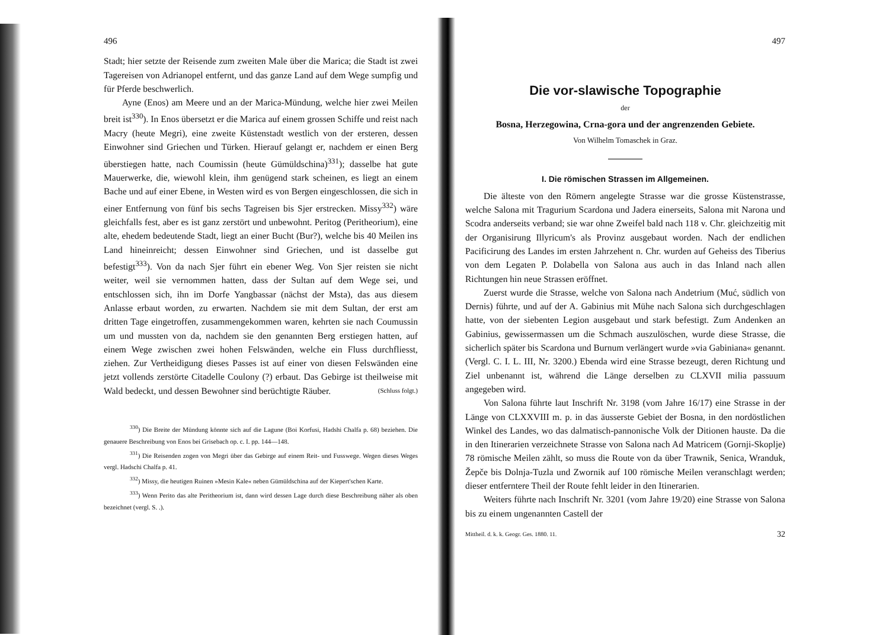496
Stadt; hier setzte der Reisende zum zweiten Male über die Marica; die Stadt ist zwei Tagereisen von Adrianopel entfernt, und das ganze Land auf dem Wege sumpfig und für Pferde beschwerlich.
Ayne (Enos) am Meere und an der Marica-Mündung, welche hier zwei Meilen breit ist<sup>330</sup>). In Enos übersetzt er die Marica auf einem grossen Schiffe und reist nach Macry (heute Megri), eine zweite Küstenstadt westlich von der ersteren, dessen Einwohner sind Griechen und Türken. Hierauf gelangt er, nachdem er einen Berg überstiegen hatte, nach Coumissin (heute Gümüldschina)<sup>331</sup>); dasselbe hat gute Mauerwerke, die, wiewohl klein, ihm genügend stark scheinen, es liegt an einem Bache und auf einer Ebene, in Westen wird es von Bergen eingeschlossen, die sich in einer Entfernung von fünf bis sechs Tagreisen bis Sjer erstrecken. Missy<sup>332</sup>) wäre gleichfalls fest, aber es ist ganz zerstört und unbewohnt. Peritog (Peritheorium), eine alte, ehedem bedeutende Stadt, liegt an einer Bucht (Bur?), welche bis 40 Meilen ins Land hineinreicht; dessen Einwohner sind Griechen, und ist dasselbe gut befestigt<sup>333</sup>). Von da nach Sjer führt ein ebener Weg. Von Sjer reisten sie nicht weiter, weil sie vernommen hatten, dass der Sultan auf dem Wege sei, und entschlossen sich, ihn im Dorfe Yangbassar (nächst der Msta), das aus diesem Anlasse erbaut worden, zu erwarten. Nachdem sie mit dem Sultan, der erst am dritten Tage eingetroffen, zusammengekommen waren, kehrten sie nach Coumussin um und mussten von da, nachdem sie den genannten Berg erstiegen hatten, auf einem Wege zwischen zwei hohen Felswänden, welche ein Fluss durchfliesst, ziehen. Zur Vertheidigung dieses Passes ist auf einer von diesen Felswänden eine jetzt vollends zerstörte Citadelle Coulony (?) erbaut. Das Gebirge ist theilweise mit Wald bedeckt, und dessen Bewohner sind berüchtigte Räuber. (Schluss folgt.)
<sup>330</sup>) Die Breite der Mündung könnte sich auf die Lagune (Boi Korfusi, Hadshi Chalfa p. 68) beziehen. Die genauere Beschreibung von Enos bei Grisebach op. c. I. pp. 144—148.
<sup>331</sup>) Die Reisenden zogen von Megri über das Gebirge auf einem Reit- und Fusswege. Wegen dieses Weges vergl. Hadschi Chalfa p. 41.
<sup>332</sup>) Missy, die heutigen Ruinen »Mesin Kale« neben Gümüldschina auf der Kiepert'schen Karte.
<sup>333</sup>) Wenn Perito das alte Peritheorium ist, dann wird dessen Lage durch diese Beschreibung näher als oben bezeichnet (vergl. S. .).
497
Die vor-slawische Topographie
der
Bosna, Herzegowina, Crna-gora und der angrenzenden Gebiete.
Von Wilhelm Tomaschek in Graz.
I. Die römischen Strassen im Allgemeinen.
Die älteste von den Römern angelegte Strasse war die grosse Küstenstrasse, welche Salona mit Tragurium Scardona und Jadera einerseits, Salona mit Narona und Scodra anderseits verband; sie war ohne Zweifel bald nach 118 v. Chr. gleichzeitig mit der Organisirung Illyricum's als Provinz ausgebaut worden. Nach der endlichen Pacificirung des Landes im ersten Jahrzehent n. Chr. wurden auf Geheiss des Tiberius von dem Legaten P. Dolabella von Salona aus auch in das Inland nach allen Richtungen hin neue Strassen eröffnet.
Zuerst wurde die Strasse, welche von Salona nach Andetrium (Muć, südlich von Dernis) führte, und auf der A. Gabinius mit Mühe nach Salona sich durchgeschlagen hatte, von der siebenten Legion ausgebaut und stark befestigt. Zum Andenken an Gabinius, gewissermassen um die Schmach auszulöschen, wurde diese Strasse, die sicherlich später bis Scardona und Burnum verlängert wurde »via Gabiniana« genannt. (Vergl. C. I. L. III, Nr. 3200.) Ebenda wird eine Strasse bezeugt, deren Richtung und Ziel unbenannt ist, während die Länge derselben zu CLXVII milia passuum angegeben wird.
Von Salona führte laut Inschrift Nr. 3198 (vom Jahre 16/17) eine Strasse in der Länge von CLXXVIII m. p. in das äusserste Gebiet der Bosna, in den nordöstlichen Winkel des Landes, wo das dalmatisch-pannonische Volk der Ditionen hauste. Da die in den Itinerarien verzeichnete Strasse von Salona nach Ad Matricem (Gornji-Skoplje) 78 römische Meilen zählt, so muss die Route von da über Trawnik, Senica, Wranduk, Žepče bis Dolnja-Tuzla und Zwornik auf 100 römische Meilen veranschlagt werden; dieser entferntere Theil der Route fehlt leider in den Itinerarien.
Weiters führte nach Inschrift Nr. 3201 (vom Jahre 19/20) eine Strasse von Salona bis zu einem ungenannten Castell der
Mittheil. d. k. k. Geogr. Ges. 1880. 11. 32